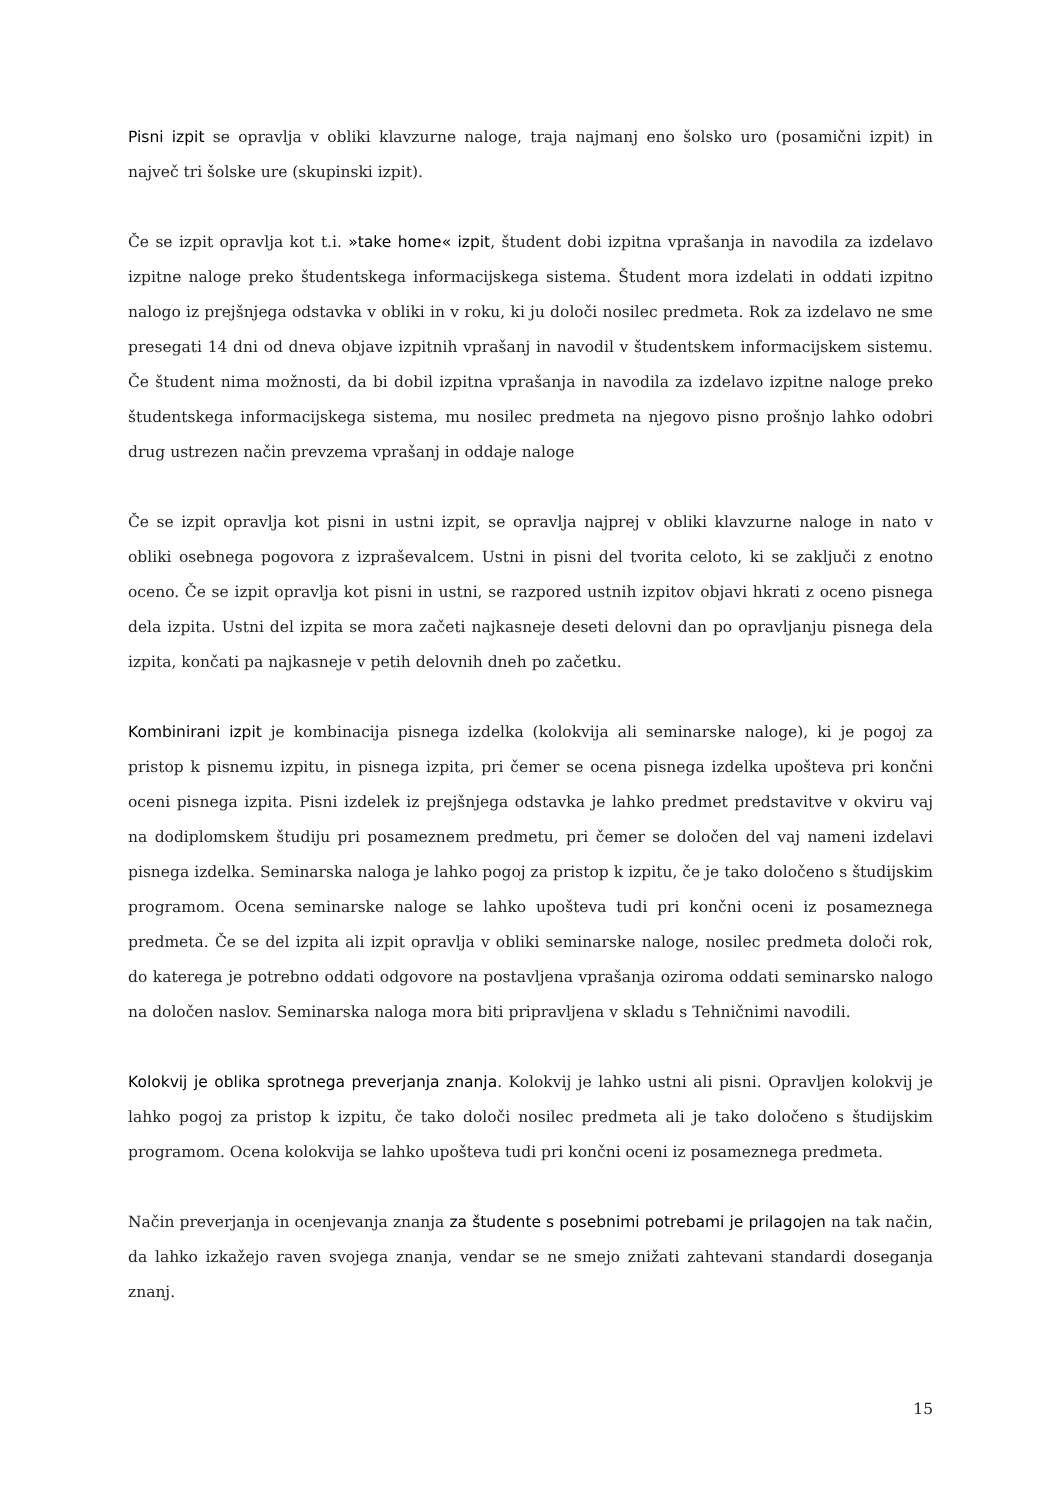Pisni izpit se opravlja v obliki klavzurne naloge, traja najmanj eno šolsko uro (posamični izpit) in največ tri šolske ure (skupinski izpit).
Če se izpit opravlja kot t.i. »take home« izpit, študent dobi izpitna vprašanja in navodila za izdelavo izpitne naloge preko študentskega informacijskega sistema. Študent mora izdelati in oddati izpitno nalogo iz prejšnjega odstavka v obliki in v roku, ki ju določi nosilec predmeta. Rok za izdelavo ne sme presegati 14 dni od dneva objave izpitnih vprašanj in navodil v študentskem informacijskem sistemu. Če študent nima možnosti, da bi dobil izpitna vprašanja in navodila za izdelavo izpitne naloge preko študentskega informacijskega sistema, mu nosilec predmeta na njegovo pisno prošnjo lahko odobri drug ustrezen način prevzema vprašanj in oddaje naloge
Če se izpit opravlja kot pisni in ustni izpit, se opravlja najprej v obliki klavzurne naloge in nato v obliki osebnega pogovora z izpraševalcem. Ustni in pisni del tvorita celoto, ki se zaključi z enotno oceno. Če se izpit opravlja kot pisni in ustni, se razpored ustnih izpitov objavi hkrati z oceno pisnega dela izpita. Ustni del izpita se mora začeti najkasneje deseti delovni dan po opravljanju pisnega dela izpita, končati pa najkasneje v petih delovnih dneh po začetku.
Kombinirani izpit je kombinacija pisnega izdelka (kolokvija ali seminarske naloge), ki je pogoj za pristop k pisnemu izpitu, in pisnega izpita, pri čemer se ocena pisnega izdelka upošteva pri končni oceni pisnega izpita. Pisni izdelek iz prejšnjega odstavka je lahko predmet predstavitve v okviru vaj na dodiplomskem študiju pri posameznem predmetu, pri čemer se določen del vaj nameni izdelavi pisnega izdelka. Seminarska naloga je lahko pogoj za pristop k izpitu, če je tako določeno s študijskim programom. Ocena seminarske naloge se lahko upošteva tudi pri končni oceni iz posameznega predmeta. Če se del izpita ali izpit opravlja v obliki seminarske naloge, nosilec predmeta določi rok, do katerega je potrebno oddati odgovore na postavljena vprašanja oziroma oddati seminarsko nalogo na določen naslov. Seminarska naloga mora biti pripravljena v skladu s Tehničnimi navodili.
Kolokvij je oblika sprotnega preverjanja znanja. Kolokvij je lahko ustni ali pisni. Opravljen kolokvij je lahko pogoj za pristop k izpitu, če tako določi nosilec predmeta ali je tako določeno s študijskim programom. Ocena kolokvija se lahko upošteva tudi pri končni oceni iz posameznega predmeta.
Način preverjanja in ocenjevanja znanja za študente s posebnimi potrebami je prilagojen na tak način, da lahko izkažejo raven svojega znanja, vendar se ne smejo znižati zahtevani standardi doseganja znanj.
15